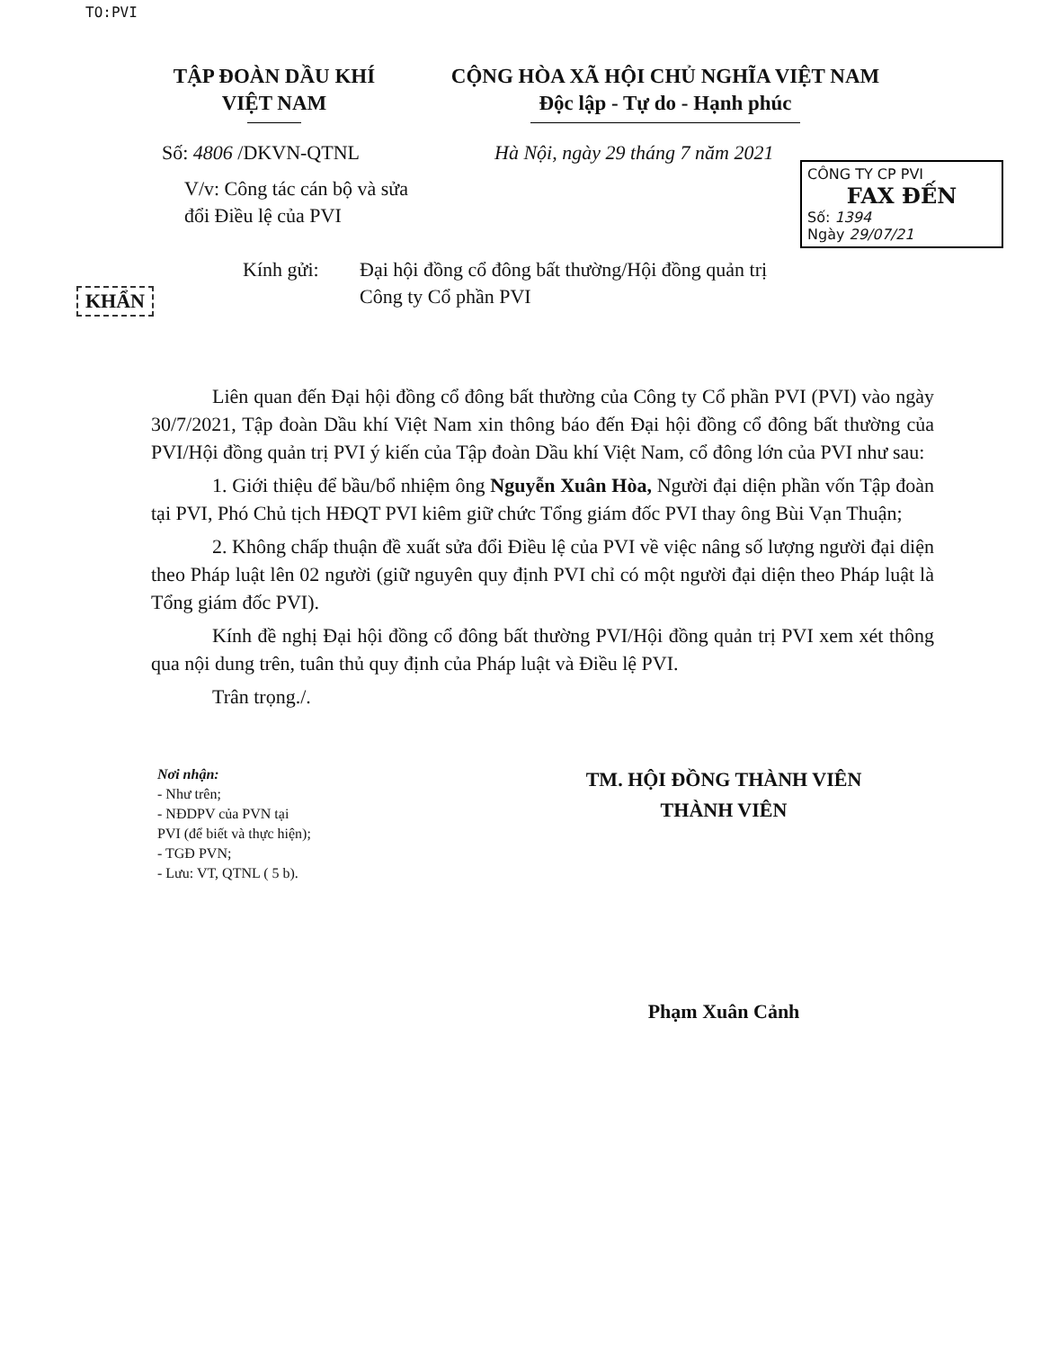TO:PVI
TẬP ĐOÀN DẦU KHÍ
VIỆT NAM
CỘNG HÒA XÃ HỘI CHỦ NGHĨA VIỆT NAM
Độc lập - Tự do - Hạnh phúc
Số: 4806 /DKVN-QTNL Hà Nội, ngày 29 tháng 7 năm 2021
V/v: Công tác cán bộ và sửa đổi Điều lệ của PVI
CÔNG TY CP PVI
FAX ĐẾN
Số: 1394
Ngày 29/07/21
KHẨN
Kính gửi: Đại hội đồng cổ đông bất thường/Hội đồng quản trị
Công ty Cổ phần PVI
Liên quan đến Đại hội đồng cổ đông bất thường của Công ty Cổ phần PVI (PVI) vào ngày 30/7/2021, Tập đoàn Dầu khí Việt Nam xin thông báo đến Đại hội đồng cổ đông bất thường của PVI/Hội đồng quản trị PVI ý kiến của Tập đoàn Dầu khí Việt Nam, cổ đông lớn của PVI như sau:
1. Giới thiệu để bầu/bổ nhiệm ông Nguyễn Xuân Hòa, Người đại diện phần vốn Tập đoàn tại PVI, Phó Chủ tịch HĐQT PVI kiêm giữ chức Tổng giám đốc PVI thay ông Bùi Vạn Thuận;
2. Không chấp thuận đề xuất sửa đổi Điều lệ của PVI về việc nâng số lượng người đại diện theo Pháp luật lên 02 người (giữ nguyên quy định PVI chỉ có một người đại diện theo Pháp luật là Tổng giám đốc PVI).
Kính đề nghị Đại hội đồng cổ đông bất thường PVI/Hội đồng quản trị PVI xem xét thông qua nội dung trên, tuân thủ quy định của Pháp luật và Điều lệ PVI.
Trân trọng./.
Nơi nhận:
- Như trên;
- NĐDPV của PVN tại
PVI (để biết và thực hiện);
- TGĐ PVN;
- Lưu: VT, QTNL ( 5 b).
TM. HỘI ĐỒNG THÀNH VIÊN
THÀNH VIÊN
Phạm Xuân Cảnh